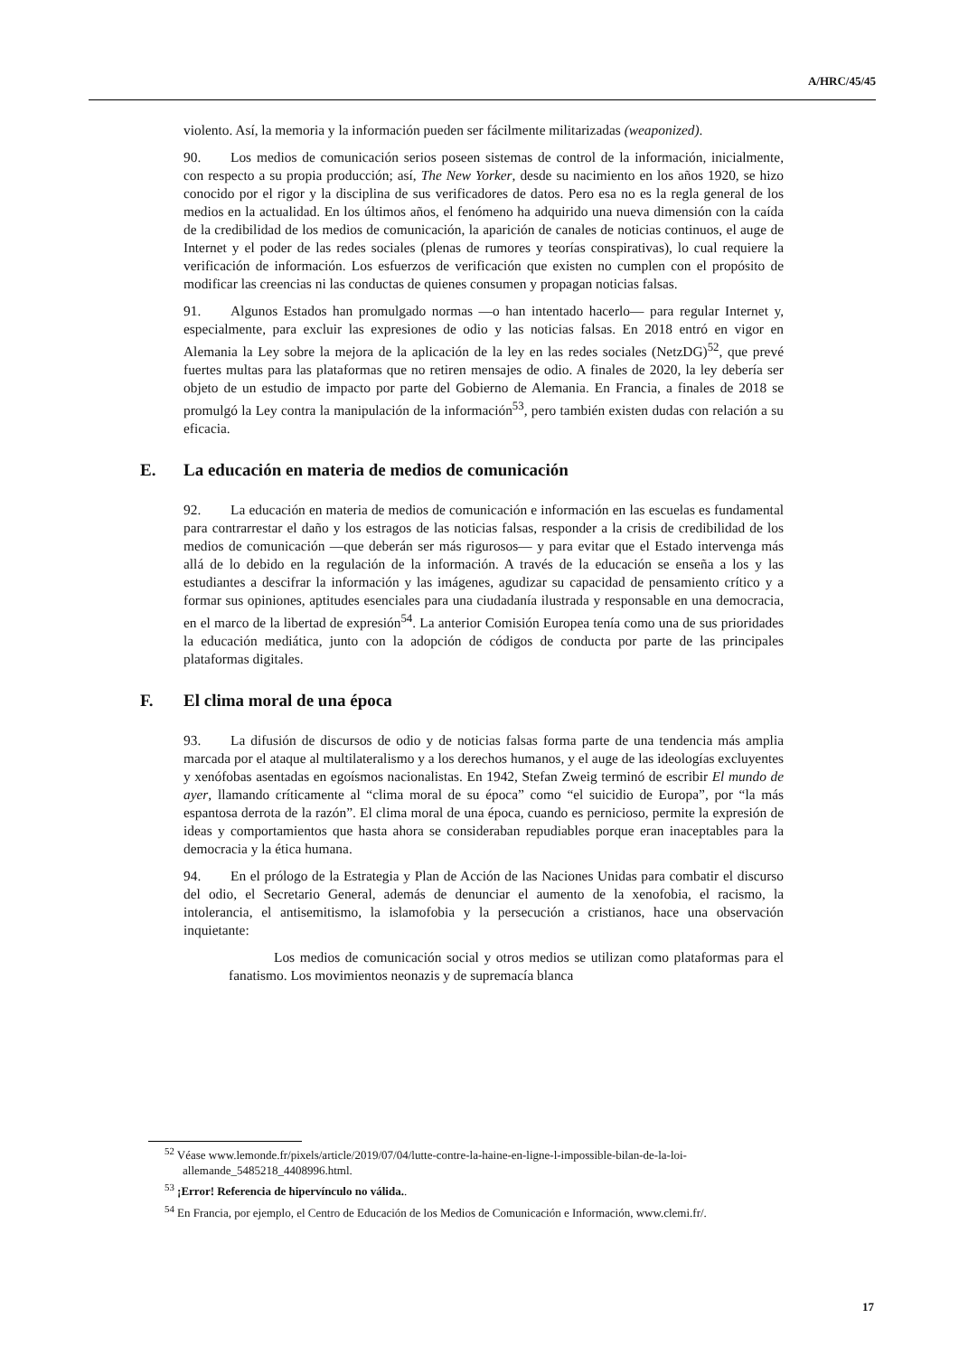A/HRC/45/45
violento. Así, la memoria y la información pueden ser fácilmente militarizadas (weaponized).
90. Los medios de comunicación serios poseen sistemas de control de la información, inicialmente, con respecto a su propia producción; así, The New Yorker, desde su nacimiento en los años 1920, se hizo conocido por el rigor y la disciplina de sus verificadores de datos. Pero esa no es la regla general de los medios en la actualidad. En los últimos años, el fenómeno ha adquirido una nueva dimensión con la caída de la credibilidad de los medios de comunicación, la aparición de canales de noticias continuos, el auge de Internet y el poder de las redes sociales (plenas de rumores y teorías conspirativas), lo cual requiere la verificación de información. Los esfuerzos de verificación que existen no cumplen con el propósito de modificar las creencias ni las conductas de quienes consumen y propagan noticias falsas.
91. Algunos Estados han promulgado normas —o han intentado hacerlo— para regular Internet y, especialmente, para excluir las expresiones de odio y las noticias falsas. En 2018 entró en vigor en Alemania la Ley sobre la mejora de la aplicación de la ley en las redes sociales (NetzDG)<sup>52</sup>, que prevé fuertes multas para las plataformas que no retiren mensajes de odio. A finales de 2020, la ley debería ser objeto de un estudio de impacto por parte del Gobierno de Alemania. En Francia, a finales de 2018 se promulgó la Ley contra la manipulación de la información<sup>53</sup>, pero también existen dudas con relación a su eficacia.
E. La educación en materia de medios de comunicación
92. La educación en materia de medios de comunicación e información en las escuelas es fundamental para contrarrestar el daño y los estragos de las noticias falsas, responder a la crisis de credibilidad de los medios de comunicación —que deberán ser más rigurosos— y para evitar que el Estado intervenga más allá de lo debido en la regulación de la información. A través de la educación se enseña a los y las estudiantes a descifrar la información y las imágenes, agudizar su capacidad de pensamiento crítico y a formar sus opiniones, aptitudes esenciales para una ciudadanía ilustrada y responsable en una democracia, en el marco de la libertad de expresión<sup>54</sup>. La anterior Comisión Europea tenía como una de sus prioridades la educación mediática, junto con la adopción de códigos de conducta por parte de las principales plataformas digitales.
F. El clima moral de una época
93. La difusión de discursos de odio y de noticias falsas forma parte de una tendencia más amplia marcada por el ataque al multilateralismo y a los derechos humanos, y el auge de las ideologías excluyentes y xenófobas asentadas en egoísmos nacionalistas. En 1942, Stefan Zweig terminó de escribir El mundo de ayer, llamando críticamente al “clima moral de su época” como “el suicidio de Europa”, por “la más espantosa derrota de la razón”. El clima moral de una época, cuando es pernicioso, permite la expresión de ideas y comportamientos que hasta ahora se consideraban repudiables porque eran inaceptables para la democracia y la ética humana.
94. En el prólogo de la Estrategia y Plan de Acción de las Naciones Unidas para combatir el discurso del odio, el Secretario General, además de denunciar el aumento de la xenofobia, el racismo, la intolerancia, el antisemitismo, la islamofobia y la persecución a cristianos, hace una observación inquietante:
Los medios de comunicación social y otros medios se utilizan como plataformas para el fanatismo. Los movimientos neonazis y de supremacía blanca
<sup>52</sup> Véase www.lemonde.fr/pixels/article/2019/07/04/lutte-contre-la-haine-en-ligne-l-impossible-bilan-de-la-loi-allemande_5485218_4408996.html.
<sup>53</sup> ¡Error! Referencia de hipervínculo no válida..
<sup>54</sup> En Francia, por ejemplo, el Centro de Educación de los Medios de Comunicación e Información, www.clemi.fr/.
17